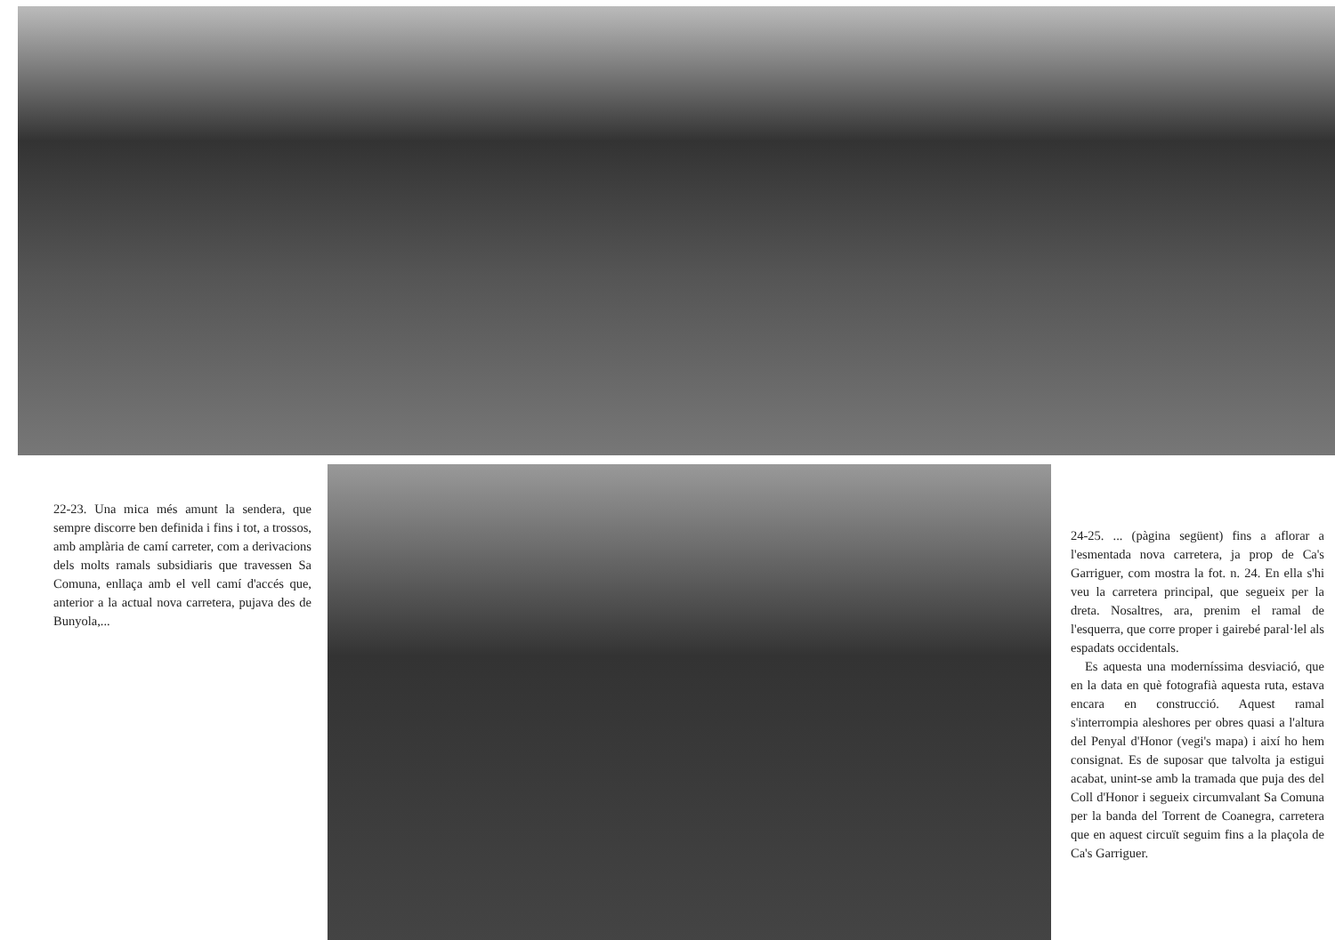22-23. Una mica més amunt la sendera, que sempre discorre ben definida i fins i tot, a trossos, amb amplària de camí carreter, com a derivacions dels molts ramals subsidiaris que travessen Sa Comuna, enllaça amb el vell camí d'accés que, anterior a la actual nova carretera, pujava des de Bunyola,...
24-25. ... (pàgina següent) fins a aflorar a l'esmentada nova carretera, ja prop de Ca's Garriguer, com mostra la fot. n. 24. En ella s'hi veu la carretera principal, que segueix per la dreta. Nosaltres, ara, prenim el ramal de l'esquerra, que corre proper i gairebé paral·lel als espadats occidentals.
Es aquesta una moderníssima desviació, que en la data en què fotografià aquesta ruta, estava encara en construcció. Aquest ramal s'interrompia aleshores per obres quasi a l'altura del Penyal d'Honor (vegi's mapa) i així ho hem consignat. Es de suposar que talvolta ja estigui acabat, unint-se amb la tramada que puja des del Coll d'Honor i segueix circumvalant Sa Comuna per la banda del Torrent de Coanegra, carretera que en aquest circuït seguim fins a la plaçola de Ca's Garriguer.